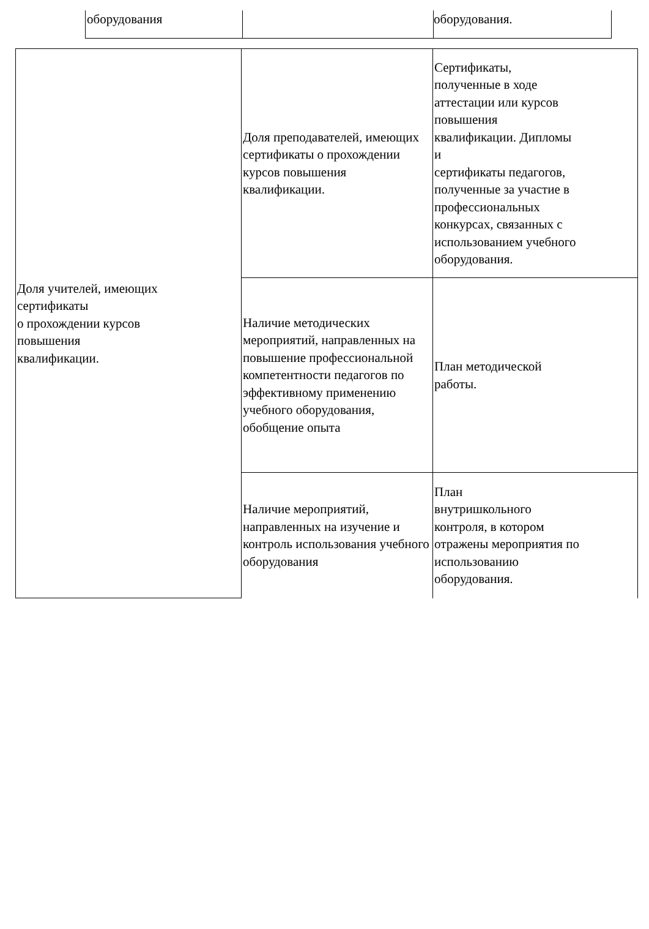оборудования оборудования.
| Доля учителей, имеющих сертификаты о прохождении курсов повышения квалификации. | Доля преподавателей, имеющих сертификаты о прохождении курсов повышения квалификации. | Сертификаты, полученные в ходе аттестации или курсов повышения квалификации. Дипломы и сертификаты педагогов, полученные за участие в профессиональных конкурсах, связанных с использованием учебного оборудования. |
| | Наличие методических мероприятий, направленных на повышение профессиональной компетентности педагогов по эффективному применению учебного оборудования, обобщение опыта | План методической работы. |
| | Наличие мероприятий, направленных на изучение и контроль использования учебного оборудования | План внутришкольного контроля, в котором отражены мероприятия по использованию оборудования. |